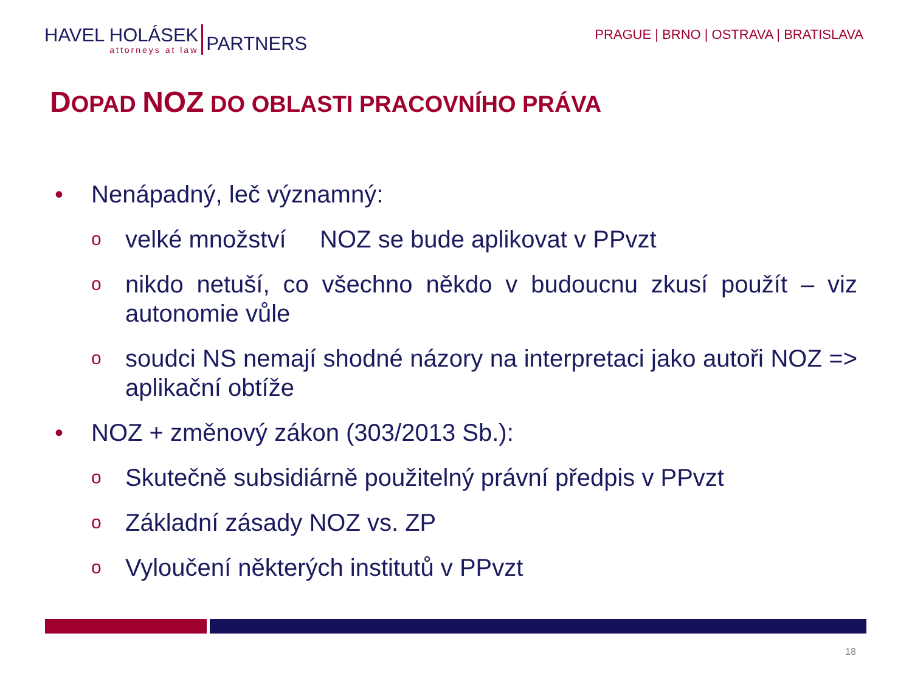HAVEL HOLÁSEK
attorneys at law
PARTNERS
PRAGUE | BRNO | OSTRAVA | BRATISLAVA
DOPAD NOZ DO OBLASTI PRACOVNÍHO PRÁVA
• Nenápadný, leč významný:
ovelké množství NOZ se bude aplikovat v PPvzt
onikdo netuší, co všechno někdo v budoucnu zkusí použít – viz autonomie vůle
osoudci NS nemají shodné názory na interpretaci jako autoři NOZ => aplikační obtíže
• NOZ + změnový zákon (303/2013 Sb.):
o Skutečně subsidiárně použitelný právní předpis v PPvzt
o Základní zásady NOZ vs. ZP
o Vyloučení některých institutů v PPvzt
18